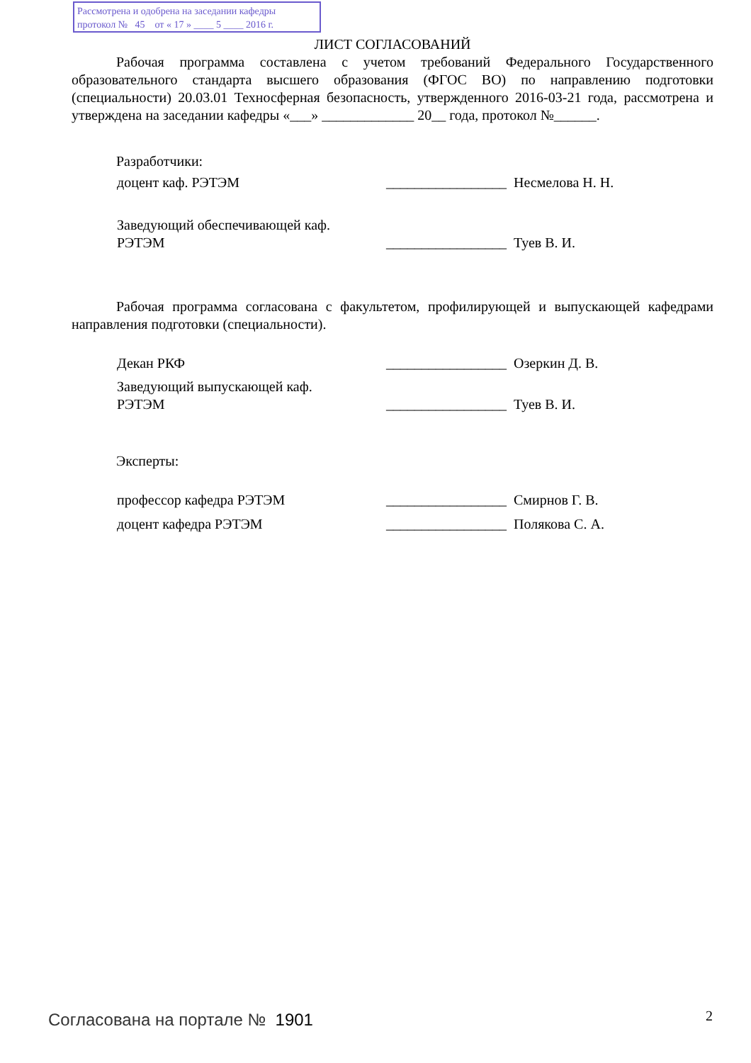Рассмотрена и одобрена на заседании кафедры
протокол № 45 от « 17 » ____ 5 ____ 2016 г.
ЛИСТ СОГЛАСОВАНИЙ
Рабочая программа составлена с учетом требований Федерального Государственного образовательного стандарта высшего образования (ФГОС ВО) по направлению подготовки (специальности) 20.03.01 Техносферная безопасность, утвержденного 2016-03-21 года, рассмотрена и утверждена на заседании кафедры «___» _____________ 20__ года, протокол №______.
Разработчики:
доцент каф. РЭТЭМ _________________
Несмелова Н. Н.
Заведующий обеспечивающей каф.
РЭТЭМ
_________________
Туев В. И.
Рабочая программа согласована с факультетом, профилирующей и выпускающей кафедрами направления подготовки (специальности).
Декан РКФ _________________
Озеркин Д. В.
Заведующий выпускающей каф.
РЭТЭМ
_________________
Туев В. И.
Эксперты:
профессор кафедра РЭТЭМ _________________
Смирнов Г. В.
доцент кафедра РЭТЭМ _________________
Полякова С. А.
Согласована на портале № 1901 2